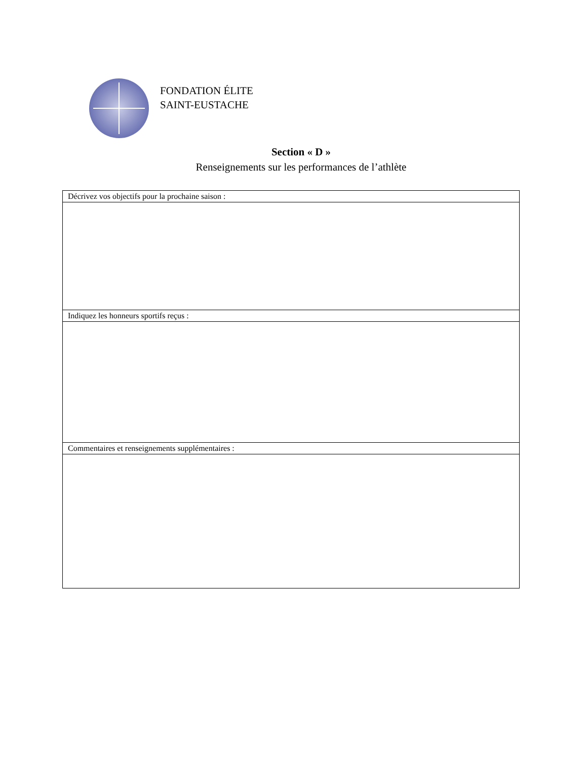FONDATION ÉLITE
SAINT-EUSTACHE
Section « D »
Renseignements sur les performances de l’athlète
| Décrivez vos objectifs pour la prochaine saison : |
| Indiquez les honneurs sportifs reçus : |
| Commentaires et renseignements supplémentaires : |